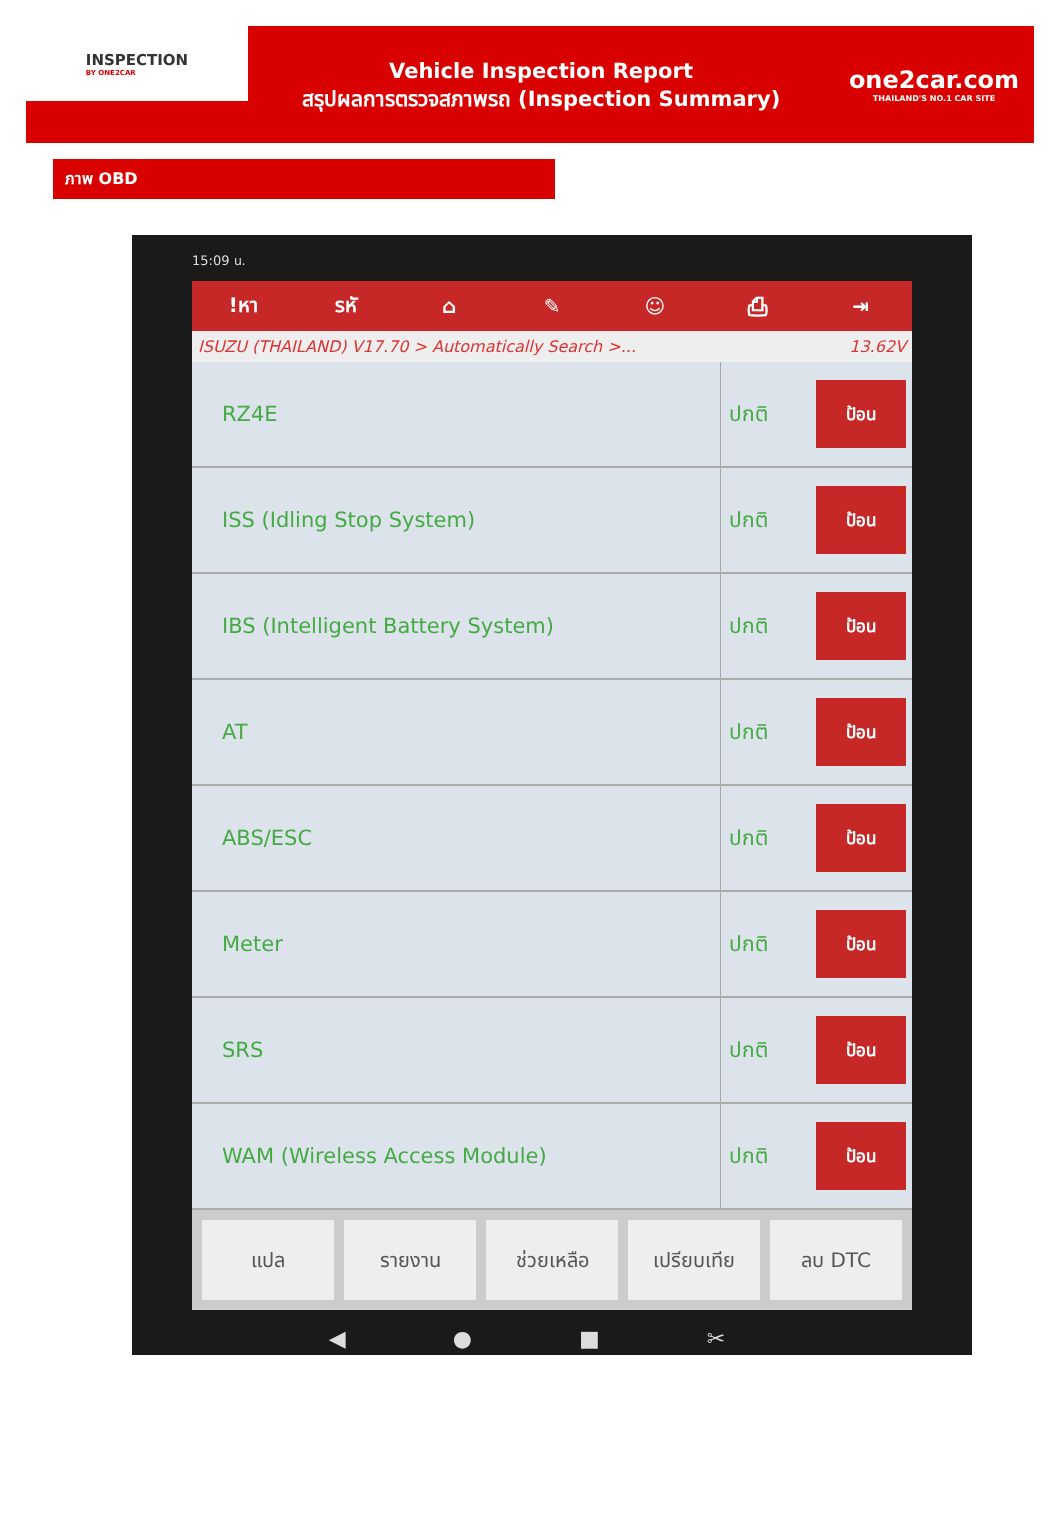INSPECTION
BY ONE2CAR
Vehicle Inspection Report
สรุปผลการตรวจสภาพรถ (Inspection Summary)
one2car.com
THAILAND'S NO.1 CAR SITE
ภาพ OBD
15:09 น.
!หา รหั ⌂ ✎ ☺ ⎙ ⇥
ISUZU (THAILAND) V17.70 > Automatically Search >... 13.62V
| RZ4E | ปกติ | ป้อน |
| ISS (Idling Stop System) | ปกติ | ป้อน |
| IBS (Intelligent Battery System) | ปกติ | ป้อน |
| AT | ปกติ | ป้อน |
| ABS/ESC | ปกติ | ป้อน |
| Meter | ปกติ | ป้อน |
| SRS | ปกติ | ป้อน |
| WAM (Wireless Access Module) | ปกติ | ป้อน |
แปล รายงาน ช่วยเหลือ เปรียบเทีย ลบ DTC
◀ ● ■ ✂